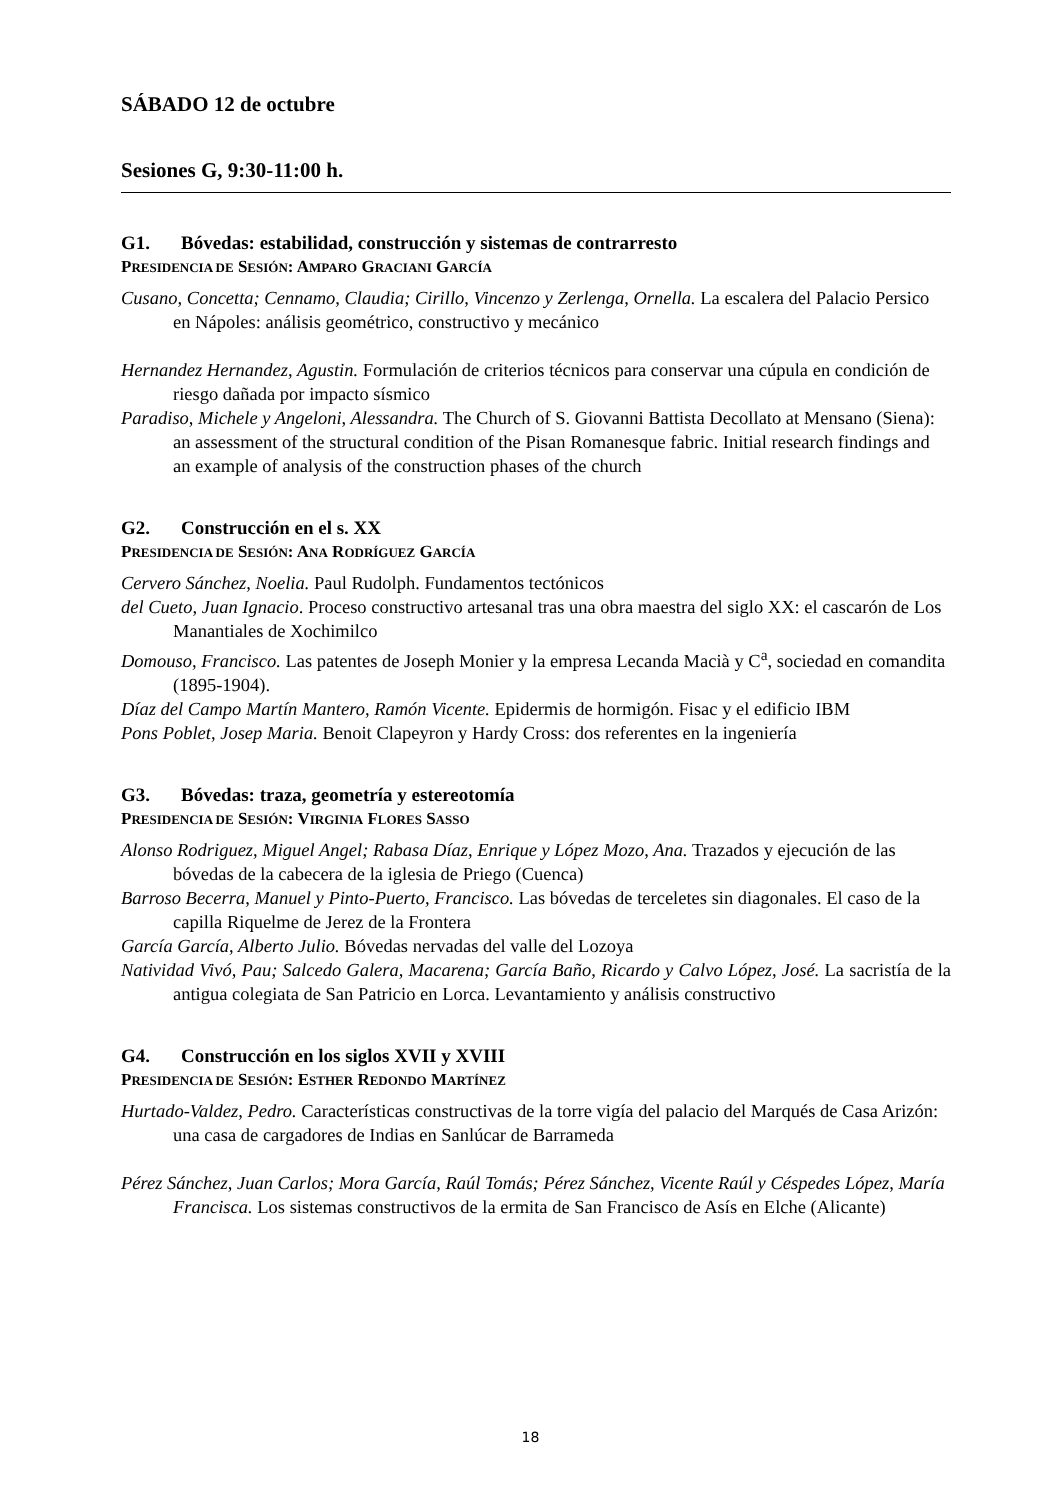SÁBADO 12 de octubre
Sesiones G, 9:30-11:00 h.
G1. Bóvedas: estabilidad, construcción y sistemas de contrarresto
PRESIDENCIA DE SESIÓN: AMPARO GRACIANI GARCÍA
Cusano, Concetta; Cennamo, Claudia; Cirillo, Vincenzo y Zerlenga, Ornella. La escalera del Palacio Persico en Nápoles: análisis geométrico, constructivo y mecánico
Hernandez Hernandez, Agustin. Formulación de criterios técnicos para conservar una cúpula en condición de riesgo dañada por impacto sísmico
Paradiso, Michele y Angeloni, Alessandra. The Church of S. Giovanni Battista Decollato at Mensano (Siena): an assessment of the structural condition of the Pisan Romanesque fabric. Initial research findings and an example of analysis of the construction phases of the church
G2. Construcción en el s. XX
PRESIDENCIA DE SESIÓN: ANA RODRÍGUEZ GARCÍA
Cervero Sánchez, Noelia. Paul Rudolph. Fundamentos tectónicos
del Cueto, Juan Ignacio. Proceso constructivo artesanal tras una obra maestra del siglo XX: el cascarón de Los Manantiales de Xochimilco
Domouso, Francisco. Las patentes de Joseph Monier y la empresa Lecanda Macià y C<sup>a</sup>, sociedad en comandita (1895-1904).
Díaz del Campo Martín Mantero, Ramón Vicente. Epidermis de hormigón. Fisac y el edificio IBM
Pons Poblet, Josep Maria. Benoit Clapeyron y Hardy Cross: dos referentes en la ingeniería
G3. Bóvedas: traza, geometría y estereotomía
PRESIDENCIA DE SESIÓN: VIRGINIA FLORES SASSO
Alonso Rodriguez, Miguel Angel; Rabasa Díaz, Enrique y López Mozo, Ana. Trazados y ejecución de las bóvedas de la cabecera de la iglesia de Priego (Cuenca)
Barroso Becerra, Manuel y Pinto-Puerto, Francisco. Las bóvedas de terceletes sin diagonales. El caso de la capilla Riquelme de Jerez de la Frontera
García García, Alberto Julio. Bóvedas nervadas del valle del Lozoya
Natividad Vivó, Pau; Salcedo Galera, Macarena; García Baño, Ricardo y Calvo López, José. La sacristía de la antigua colegiata de San Patricio en Lorca. Levantamiento y análisis constructivo
G4. Construcción en los siglos XVII y XVIII
PRESIDENCIA DE SESIÓN: ESTHER REDONDO MARTÍNEZ
Hurtado-Valdez, Pedro. Características constructivas de la torre vigía del palacio del Marqués de Casa Arizón: una casa de cargadores de Indias en Sanlúcar de Barrameda
Pérez Sánchez, Juan Carlos; Mora García, Raúl Tomás; Pérez Sánchez, Vicente Raúl y Céspedes López, María Francisca. Los sistemas constructivos de la ermita de San Francisco de Asís en Elche (Alicante)
18